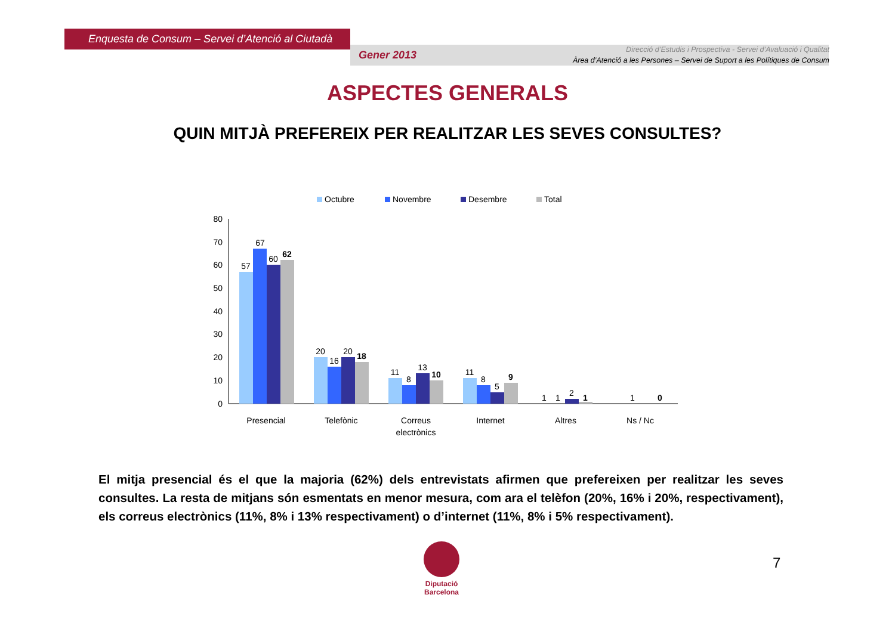Enquesta de Consum – Servei d’Atenció al Ciutadà
Gener 2013
Direcció d’Estudis i Prospectiva - Servei d’Avaluació i Qualitat
Àrea d’Atenció a les Persones – Servei de Suport a les Polítiques de Consum
ASPECTES GENERALS
QUIN MITJÀ PREFEREIX PER REALITZAR LES SEVES CONSULTES?
Octubre
Novembre
Desembre
Total
80
70
60
50
40
30
20
10
0
57
67
60
62
20
16
20
18
11
8
13
10
11
8
5
9
1
1
2
1
1
0
Presencial
Telefònic
Correus
electrònics
Internet
Altres
Ns / Nc
El mitja presencial és el que la majoria (62%) dels entrevistats afirmen que prefereixen per realitzar les seves consultes. La resta de mitjans són esmentats en menor mesura, com ara el telèfon (20%, 16% i 20%, respectivament), els correus electrònics (11%, 8% i 13% respectivament) o d’internet (11%, 8% i 5% respectivament).
Diputació
Barcelona
7